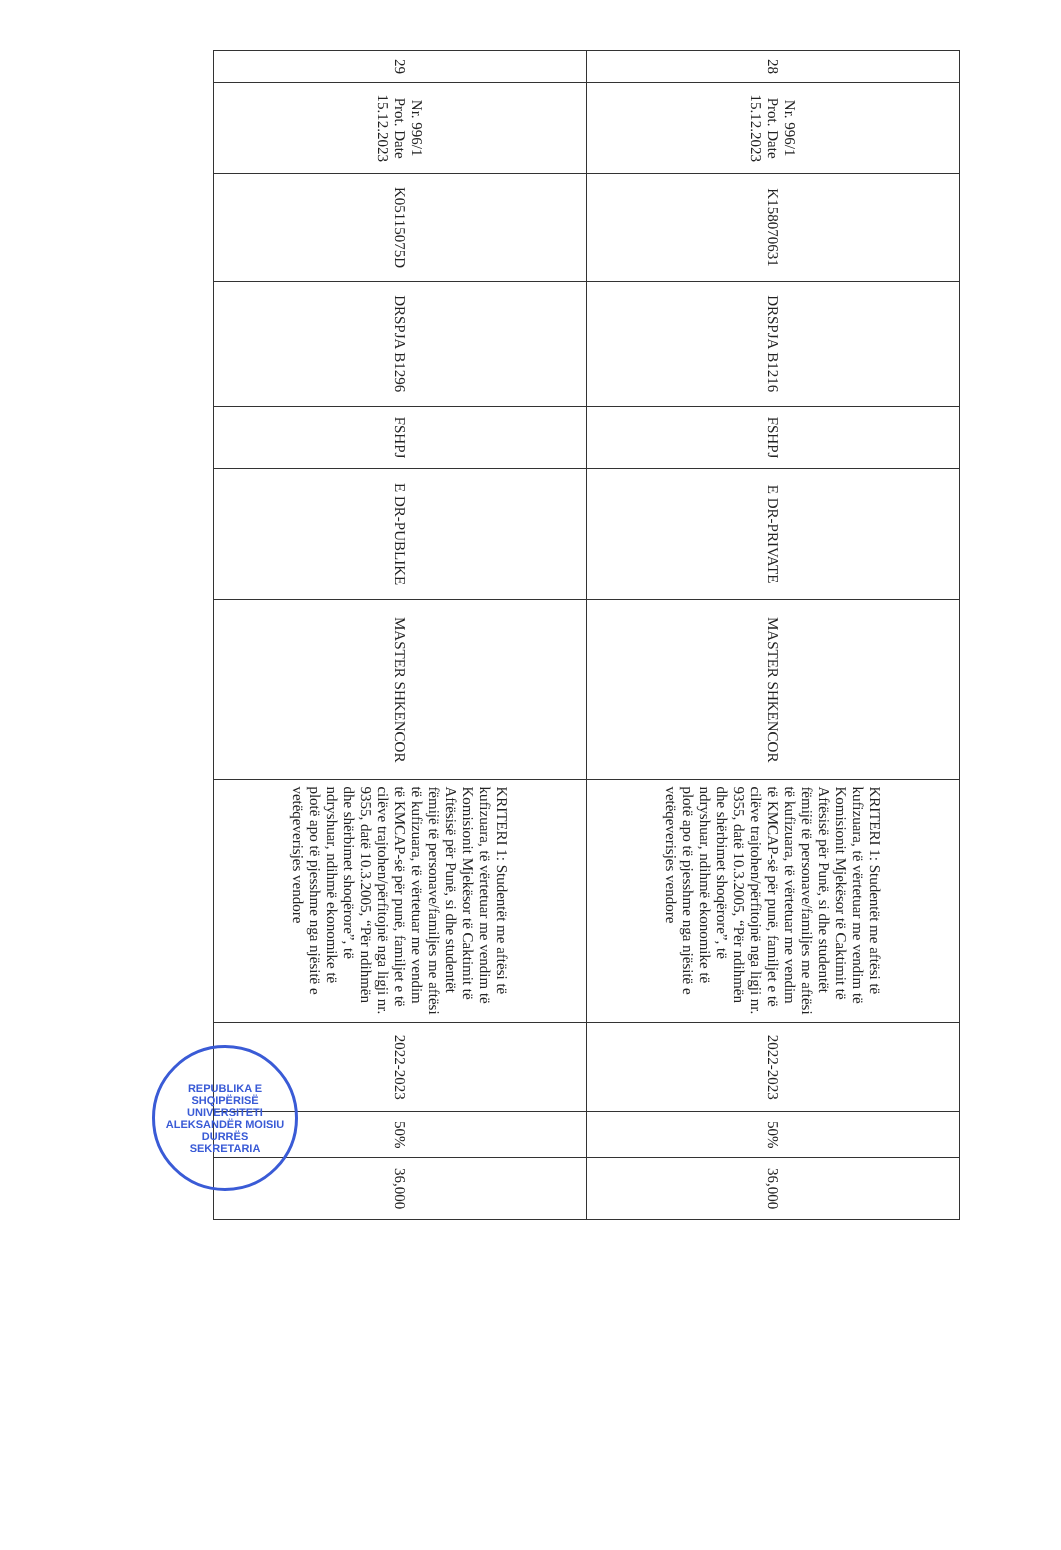| 28 | Nr. 996/1 Prot. Date 15.12.2023 | K158070631 | DRSPJA B1216 | FSHPJ | E DR-PRIVATE | MASTER SHKENCOR | KRITERI 1: Studentët me aftësi të kufizuara, të vërtetuar me vendim të Komisionit Mjekësor të Caktimit të Aftësisë për Punë, si dhe studentët fëmijë të personave/familjes me aftësi të kufizuara, të vërtetuar me vendim të KMCAP-së për punë, familjet e të cilëve trajtohen/përfitojnë nga ligji nr. 9355, datë 10.3.2005, “Për ndihmën dhe shërbimet shoqërore”, të ndryshuar, ndihmë ekonomike të plotë apo të pjesshme nga njësitë e vetëqeverisjes vendore | 2022-2023 | 50% | 36,000 |
| 29 | Nr. 996/1 Prot. Date 15.12.2023 | K05115075D | DRSPJA B1296 | FSHPJ | E DR-PUBLIKE | MASTER SHKENCOR | KRITERI 1: Studentët me aftësi të kufizuara, të vërtetuar me vendim të Komisionit Mjekësor të Caktimit të Aftësisë për Punë, si dhe studentët fëmijë të personave/familjes me aftësi të kufizuara, të vërtetuar me vendim të KMCAP-së për punë, familjet e të cilëve trajtohen/përfitojnë nga ligji nr. 9355, datë 10.3.2005, “Për ndihmën dhe shërbimet shoqërore”, të ndryshuar, ndihmë ekonomike të plotë apo të pjesshme nga njësitë e vetëqeverisjes vendore | 2022-2023 | 50% | 36,000 |
REPUBLIKA E SHQIPËRISË
UNIVERSITETI ALEKSANDËR MOISIU DURRËS
SEKRETARIA